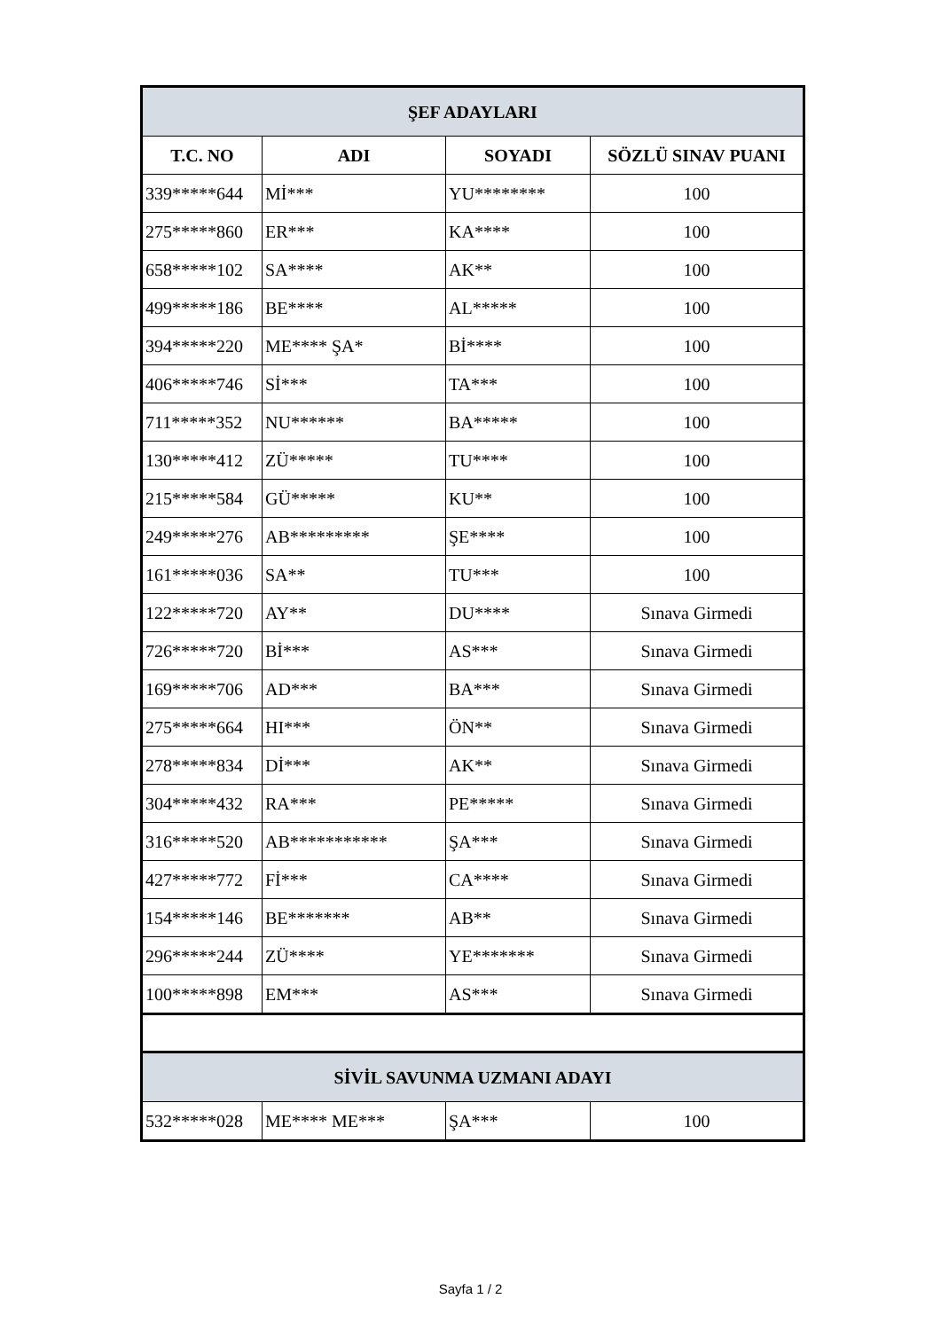| ŞEF ADAYLARI | | | |
| T.C. NO | ADI | SOYADI | SÖZLÜ SINAV PUANI |
| 339*****644 | Mİ*** | YU******** | 100 |
| 275*****860 | ER*** | KA**** | 100 |
| 658*****102 | SA**** | AK** | 100 |
| 499*****186 | BE**** | AL***** | 100 |
| 394*****220 | ME**** ŞA* | Bİ**** | 100 |
| 406*****746 | Sİ*** | TA*** | 100 |
| 711*****352 | NU****** | BA***** | 100 |
| 130*****412 | ZÜ***** | TU**** | 100 |
| 215*****584 | GÜ***** | KU** | 100 |
| 249*****276 | AB********* | ŞE**** | 100 |
| 161*****036 | SA** | TU*** | 100 |
| 122*****720 | AY** | DU**** | Sınava Girmedi |
| 726*****720 | Bİ*** | AS*** | Sınava Girmedi |
| 169*****706 | AD*** | BA*** | Sınava Girmedi |
| 275*****664 | HI*** | ÖN** | Sınava Girmedi |
| 278*****834 | Dİ*** | AK** | Sınava Girmedi |
| 304*****432 | RA*** | PE***** | Sınava Girmedi |
| 316*****520 | AB*********** | ŞA*** | Sınava Girmedi |
| 427*****772 | Fİ*** | CA**** | Sınava Girmedi |
| 154*****146 | BE******* | AB** | Sınava Girmedi |
| 296*****244 | ZÜ**** | YE******* | Sınava Girmedi |
| 100*****898 | EM*** | AS*** | Sınava Girmedi |
| SİVİL SAVUNMA UZMANI ADAYI | | | |
| 532*****028 | ME**** ME*** | ŞA*** | 100 |
Sayfa 1 / 2